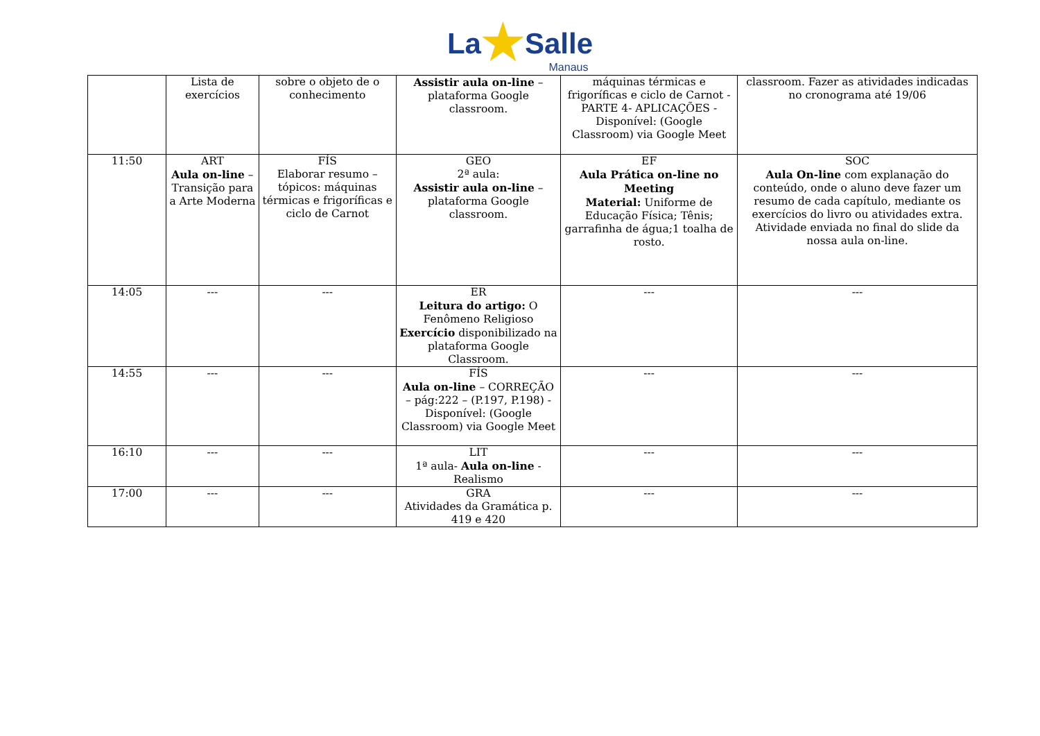La★Salle
Manaus
| | Lista de exercícios | sobre o objeto de o conhecimento | Assistir aula on-line – plataforma Google classroom. | máquinas térmicas e frigoríficas e ciclo de Carnot - PARTE 4- APLICAÇÕES -Disponível: (Google Classroom) via Google Meet | classroom. Fazer as atividades indicadas no cronograma até 19/06 |
| 11:50 | ART Aula on-line – Transição para a Arte Moderna | FÍS Elaborar resumo – tópicos: máquinas térmicas e frigoríficas e ciclo de Carnot | GEO 2ª aula: Assistir aula on-line – plataforma Google classroom. | EF Aula Prática on-line no Meeting Material: Uniforme de Educação Física; Tênis; garrafinha de água;1 toalha de rosto. | SOC Aula On-line com explanação do conteúdo, onde o aluno deve fazer um resumo de cada capítulo, mediante os exercícios do livro ou atividades extra. Atividade enviada no final do slide da nossa aula on-line. |
| 14:05 | --- | --- | ER Leitura do artigo: O Fenômeno Religioso Exercício disponibilizado na plataforma Google Classroom. | --- | --- |
| 14:55 | --- | --- | FÍS Aula on-line – CORREÇÃO – pág:222 – (P.197, P.198) - Disponível: (Google Classroom) via Google Meet | --- | --- |
| 16:10 | --- | --- | LIT 1ª aula- Aula on-line - Realismo | --- | --- |
| 17:00 | --- | --- | GRA Atividades da Gramática p. 419 e 420 | --- | --- |